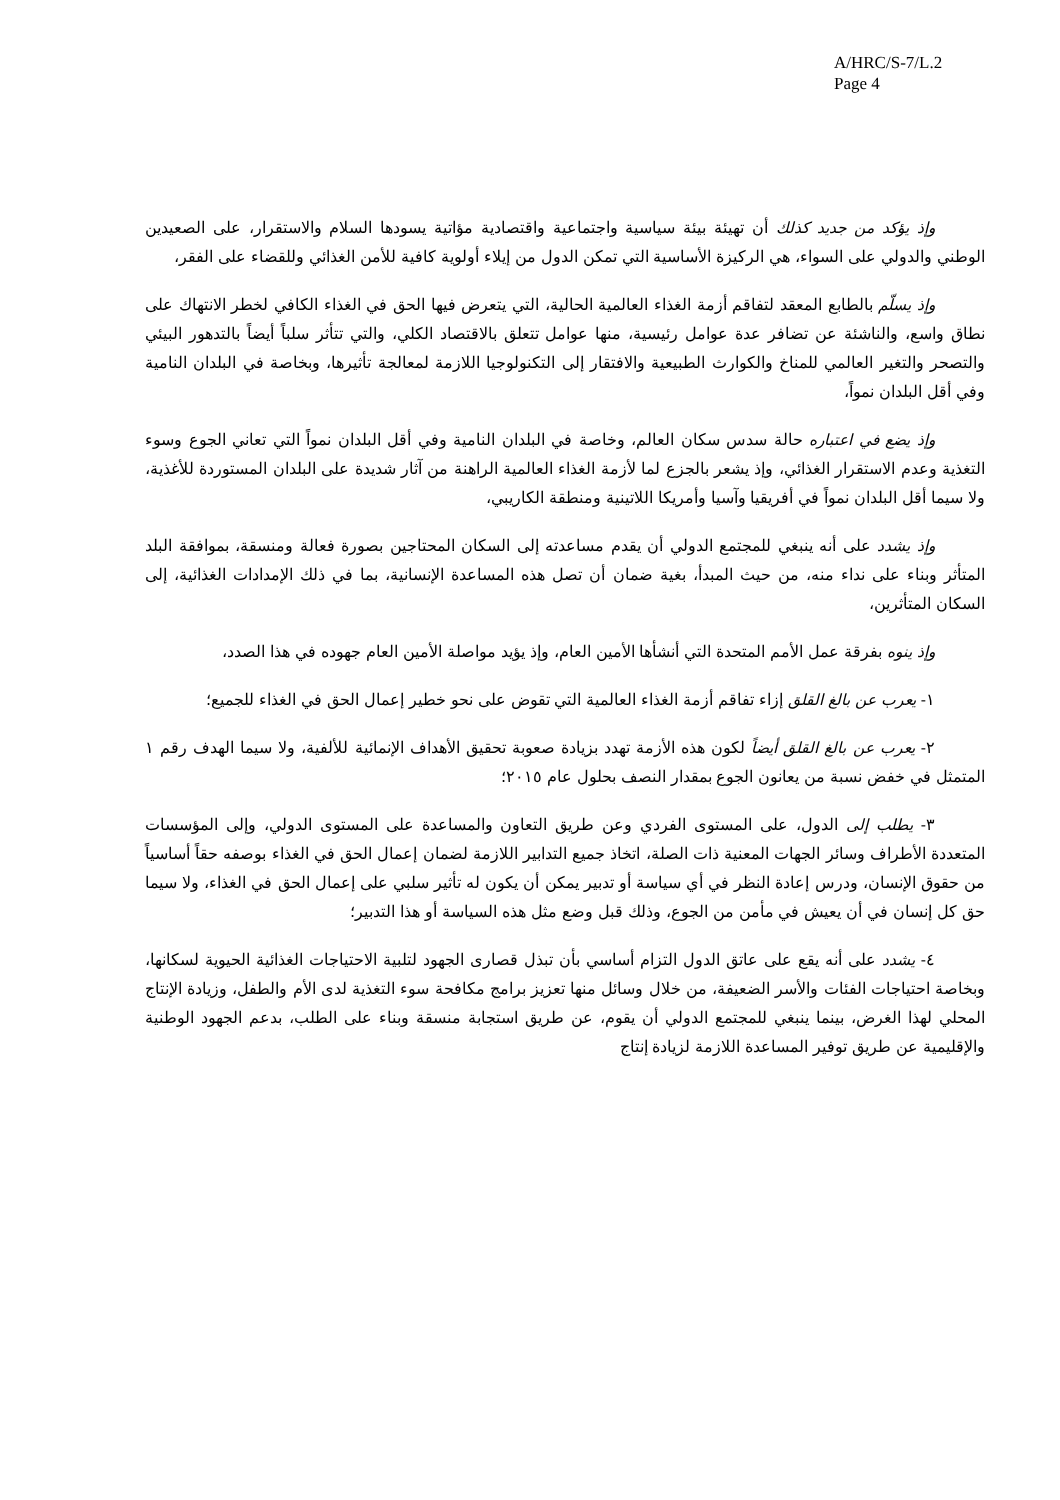A/HRC/S-7/L.2
Page 4
وإذ يؤكد من جديد كذلك أن تهيئة بيئة سياسية واجتماعية واقتصادية مؤاتية يسودها السلام والاستقرار، على الصعيدين الوطني والدولي على السواء، هي الركيزة الأساسية التي تمكن الدول من إيلاء أولوية كافية للأمن الغذائي وللقضاء على الفقر،
وإذ يسلّم بالطابع المعقد لتفاقم أزمة الغذاء العالمية الحالية، التي يتعرض فيها الحق في الغذاء الكافي لخطر الانتهاك على نطاق واسع، والناشئة عن تضافر عدة عوامل رئيسية، منها عوامل تتعلق بالاقتصاد الكلي، والتي تتأثر سلباً أيضاً بالتدهور البيئي والتصحر والتغير العالمي للمناخ والكوارث الطبيعية والافتقار إلى التكنولوجيا اللازمة لمعالجة تأثيرها، وبخاصة في البلدان النامية وفي أقل البلدان نمواً،
وإذ يضع في اعتباره حالة سدس سكان العالم، وخاصة في البلدان النامية وفي أقل البلدان نمواً التي تعاني الجوع وسوء التغذية وعدم الاستقرار الغذائي، وإذ يشعر بالجزع لما لأزمة الغذاء العالمية الراهنة من آثار شديدة على البلدان المستوردة للأغذية، ولا سيما أقل البلدان نمواً في أفريقيا وآسيا وأمريكا اللاتينية ومنطقة الكاريبي،
وإذ يشدد على أنه ينبغي للمجتمع الدولي أن يقدم مساعدته إلى السكان المحتاجين بصورة فعالة ومنسقة، بموافقة البلد المتأثر وبناء على نداء منه، من حيث المبدأ، بغية ضمان أن تصل هذه المساعدة الإنسانية، بما في ذلك الإمدادات الغذائية، إلى السكان المتأثرين،
وإذ ينوه بفرقة عمل الأمم المتحدة التي أنشأها الأمين العام، وإذ يؤيد مواصلة الأمين العام جهوده في هذا الصدد،
١- يعرب عن بالغ القلق إزاء تفاقم أزمة الغذاء العالمية التي تقوض على نحو خطير إعمال الحق في الغذاء للجميع؛
٢- يعرب عن بالغ القلق أيضاً لكون هذه الأزمة تهدد بزيادة صعوبة تحقيق الأهداف الإنمائية للألفية، ولا سيما الهدف رقم ١ المتمثل في خفض نسبة من يعانون الجوع بمقدار النصف بحلول عام ٢٠١٥؛
٣- يطلب إلى الدول، على المستوى الفردي وعن طريق التعاون والمساعدة على المستوى الدولي، وإلى المؤسسات المتعددة الأطراف وسائر الجهات المعنية ذات الصلة، اتخاذ جميع التدابير اللازمة لضمان إعمال الحق في الغذاء بوصفه حقاً أساسياً من حقوق الإنسان، ودرس إعادة النظر في أي سياسة أو تدبير يمكن أن يكون له تأثير سلبي على إعمال الحق في الغذاء، ولا سيما حق كل إنسان في أن يعيش في مأمن من الجوع، وذلك قبل وضع مثل هذه السياسة أو هذا التدبير؛
٤- يشدد على أنه يقع على عاتق الدول التزام أساسي بأن تبذل قصارى الجهود لتلبية الاحتياجات الغذائية الحيوية لسكانها، وبخاصة احتياجات الفئات والأسر الضعيفة، من خلال وسائل منها تعزيز برامج مكافحة سوء التغذية لدى الأم والطفل، وزيادة الإنتاج المحلي لهذا الغرض، بينما ينبغي للمجتمع الدولي أن يقوم، عن طريق استجابة منسقة وبناء على الطلب، بدعم الجهود الوطنية والإقليمية عن طريق توفير المساعدة اللازمة لزيادة إنتاج